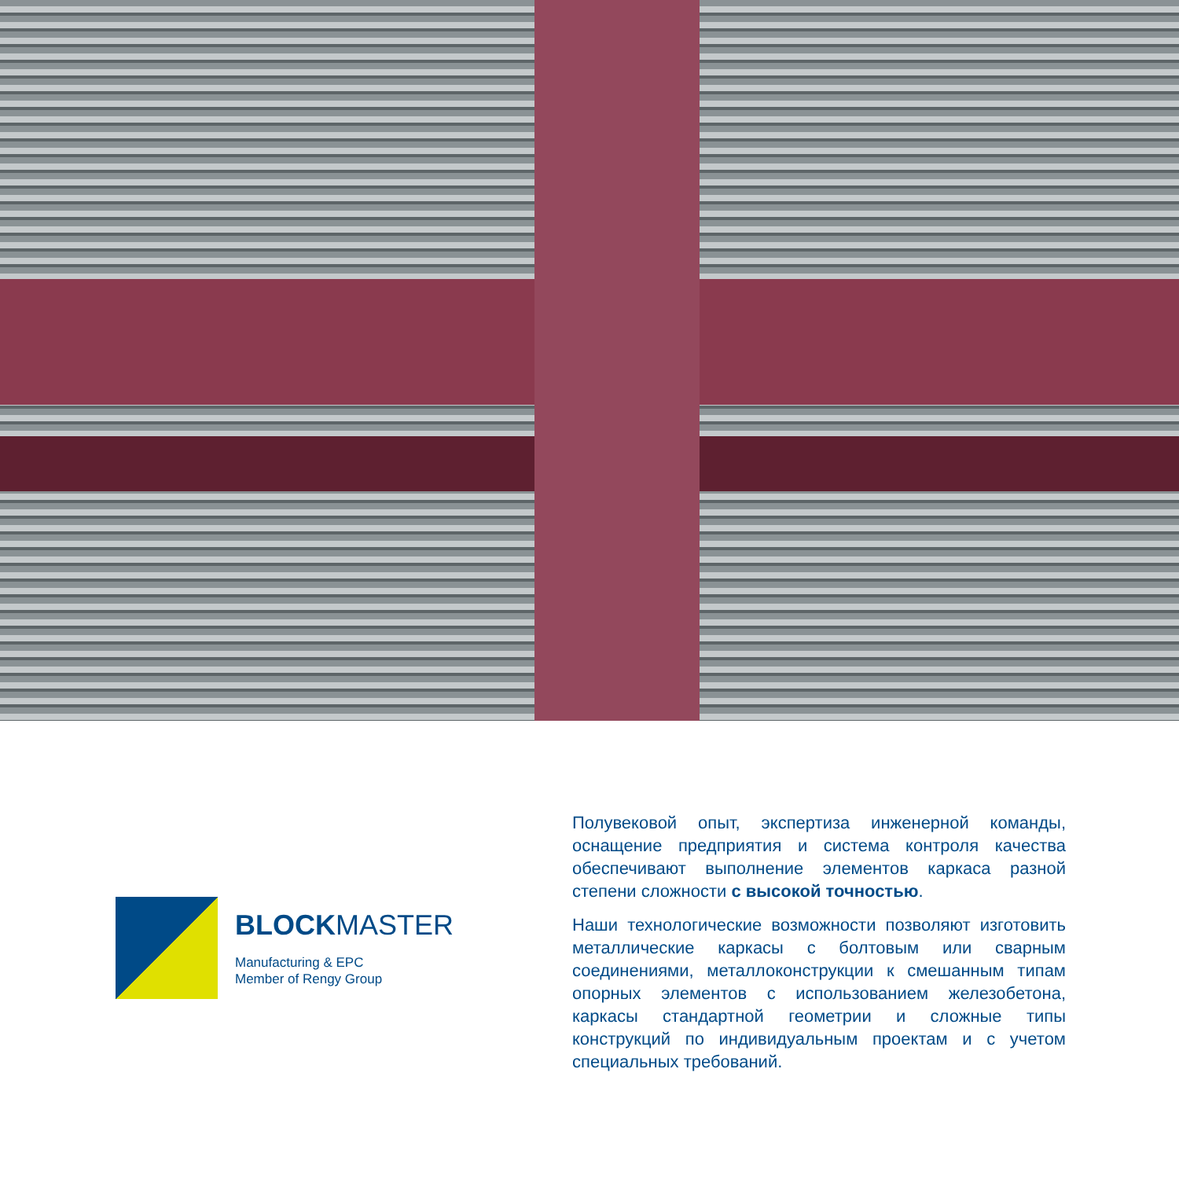BLOCKMASTER
Manufacturing & EPC
Member of Rengy Group
Полувековой опыт, экспертиза инженерной команды, оснащение предприятия и система контроля качества обеспечивают выполнение элементов каркаса разной степени сложности с высокой точностью.
Наши технологические возможности позволяют изготовить металлические каркасы с болтовым или сварным соединениями, металлоконструкции к смешанным типам опорных элементов с использованием железобетона, каркасы стандартной геометрии и сложные типы конструкций по индивидуальным проектам и с учетом специальных требований.